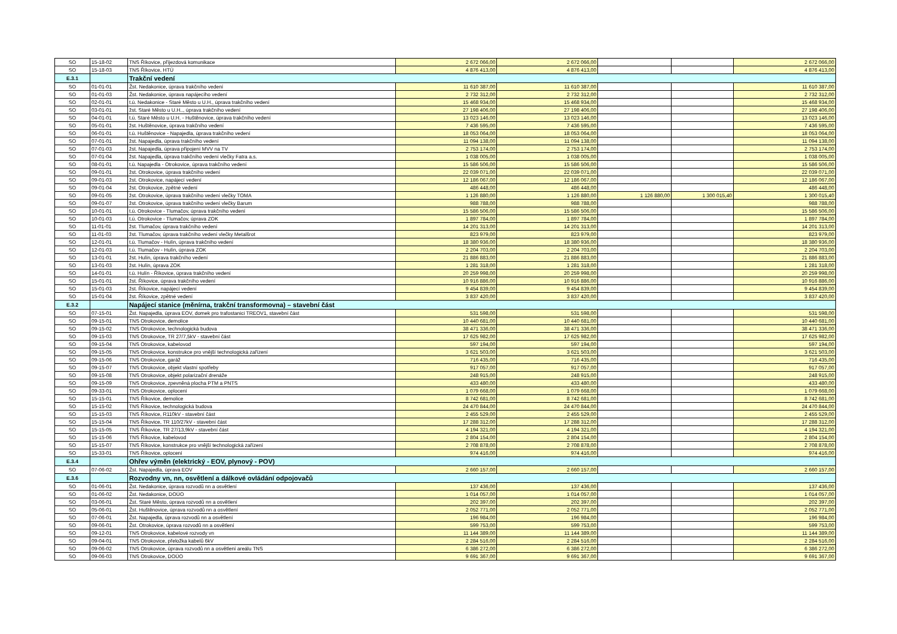| SO | 15-18-02 | TNS Říkovice, příjezdová komunikace | 2 672 066,00 | 2 672 066,00 | | | 2 672 066,00 |
| SO | 15-18-03 | TNS Říkovice, HTÚ | 4 876 413,00 | 4 876 413,00 | | | 4 876 413,00 |
| E.3.1 | | Trakční vedení | | | | | |
| SO | 01-01-01 | Žst. Nedakonice, úprava trakčního vedení | 11 610 387,00 | 11 610 387,00 | | | 11 610 387,00 |
| SO | 01-01-03 | Žst. Nedakonice, úprava napájecího vedení | 2 732 312,00 | 2 732 312,00 | | | 2 732 312,00 |
| SO | 02-01-01 | t.ú. Nedakonice - Staré Město u U.H., úprava trakčního vedení | 15 468 934,00 | 15 468 934,00 | | | 15 468 934,00 |
| SO | 03-01-01 | žst. Staré Město u U.H.., úprava trakčního vedení | 27 198 406,00 | 27 198 406,00 | | | 27 198 406,00 |
| SO | 04-01-01 | t.ú. Staré Město u U.H. - Huštěnovice, úprava trakčního vedení | 13 023 146,00 | 13 023 146,00 | | | 13 023 146,00 |
| SO | 05-01-01 | žst. Huštěnovice, úprava trakčního vedení | 7 436 595,00 | 7 436 595,00 | | | 7 436 595,00 |
| SO | 06-01-01 | t.ú. Huštěnovice - Napajedla, úprava trakčního vedení | 18 053 064,00 | 18 053 064,00 | | | 18 053 064,00 |
| SO | 07-01-01 | žst. Napajedla, úprava trakčního vedení | 11 094 138,00 | 11 094 138,00 | | | 11 094 138,00 |
| SO | 07-01-03 | žst. Napajedla, úprava připojení MVV na TV | 2 753 174,00 | 2 753 174,00 | | | 2 753 174,00 |
| SO | 07-01-04 | žst. Napajedla, úprava trakčního vedení vlečky Fatra a.s. | 1 038 005,00 | 1 038 005,00 | | | 1 038 005,00 |
| SO | 08-01-01 | t.ú. Napajedla - Otrokovice, úprava trakčního vedení | 15 586 506,00 | 15 586 506,00 | | | 15 586 506,00 |
| SO | 09-01-01 | žst. Otrokovice, úprava trakčního vedení | 22 039 071,00 | 22 039 071,00 | | | 22 039 071,00 |
| SO | 09-01-03 | žst. Otrokovice, napájecí vedení | 12 186 067,00 | 12 186 067,00 | | | 12 186 067,00 |
| SO | 09-01-04 | žst. Otrokovice, zpětné vedení | 486 448,00 | 486 448,00 | | | 486 448,00 |
| SO | 09-01-05 | žst. Otrokovice, úprava trakčního vedení vlečky TOMA | 1 126 880,00 | 1 126 880,00 | 1 126 880,00 | 1 300 015,40 | 1 300 015,40 |
| SO | 09-01-07 | žst. Otrokovice, úprava trakčního vedení vlečky Barum | 988 788,00 | 988 788,00 | | | 988 788,00 |
| SO | 10-01-01 | t.ú. Otrokovice - Tlumačov, úprava trakčního vedení | 15 586 506,00 | 15 586 506,00 | | | 15 586 506,00 |
| SO | 10-01-03 | t.ú. Otrokovice - Tlumačov, úprava ZOK | 1 897 784,00 | 1 897 784,00 | | | 1 897 784,00 |
| SO | 11-01-01 | žst. Tlumačov, úprava trakčního vedení | 14 201 313,00 | 14 201 313,00 | | | 14 201 313,00 |
| SO | 11-01-03 | žst. Tlumačov, úprava trakčního vedení vlečky Metalšrot | 823 979,00 | 823 979,00 | | | 823 979,00 |
| SO | 12-01-01 | t.ú. Tlumačov - Hulín, úprava trakčního vedení | 18 380 936,00 | 18 380 936,00 | | | 18 380 936,00 |
| SO | 12-01-03 | t.ú. Tlumačov - Hulín, úprava ZOK | 2 204 703,00 | 2 204 703,00 | | | 2 204 703,00 |
| SO | 13-01-01 | žst. Hulín, úprava trakčního vedení | 21 886 883,00 | 21 886 883,00 | | | 21 886 883,00 |
| SO | 13-01-03 | žst. Hulín, úprava ZOK | 1 281 318,00 | 1 281 318,00 | | | 1 281 318,00 |
| SO | 14-01-01 | t.ú. Hulín - Říkovice, úprava trakčního vedení | 20 259 998,00 | 20 259 998,00 | | | 20 259 998,00 |
| SO | 15-01-01 | žst. Říkovice, úprava trakčního vedení | 10 916 886,00 | 10 916 886,00 | | | 10 916 886,00 |
| SO | 15-01-03 | žst. Říkovice, napájecí vedení | 9 454 839,00 | 9 454 839,00 | | | 9 454 839,00 |
| SO | 15-01-04 | žst. Říkovice, zpětné vedení | 3 837 420,00 | 3 837 420,00 | | | 3 837 420,00 |
| E.3.2 | | Napájecí stanice (měnírna, trakční transformovna) – stavební část | | | | | |
| SO | 07-15-01 | Žst. Napajedla, úprava EOV, domek pro trafostanici TREOV1, stavební část | 531 598,00 | 531 598,00 | | | 531 598,00 |
| SO | 09-15-01 | TNS Otrokovice, demolice | 10 440 681,00 | 10 440 681,00 | | | 10 440 681,00 |
| SO | 09-15-02 | TNS Otrokovice, technologická budova | 38 471 336,00 | 38 471 336,00 | | | 38 471 336,00 |
| SO | 09-15-03 | TNS Otrokovice, TR 27/7,5kV - stavební část | 17 625 982,00 | 17 625 982,00 | | | 17 625 982,00 |
| SO | 09-15-04 | TNS Otrokovice, kabelovod | 597 194,00 | 597 194,00 | | | 597 194,00 |
| SO | 09-15-05 | TNS Otrokovice, konstrukce pro vnější technologická zařízení | 3 621 503,00 | 3 621 503,00 | | | 3 621 503,00 |
| SO | 09-15-06 | TNS Otrokovice, garáž | 716 435,00 | 716 435,00 | | | 716 435,00 |
| SO | 09-15-07 | TNS Otrokovice, objekt vlastní spotřeby | 917 057,00 | 917 057,00 | | | 917 057,00 |
| SO | 09-15-08 | TNS Otrokovice, objekt polarizační drenáže | 248 915,00 | 248 915,00 | | | 248 915,00 |
| SO | 09-15-09 | TNS Otrokovice, zpevněná plocha PTM a PNTS | 433 480,00 | 433 480,00 | | | 433 480,00 |
| SO | 09-33-01 | TNS Otrokovice, oplocení | 1 079 668,00 | 1 079 668,00 | | | 1 079 668,00 |
| SO | 15-15-01 | TNS Říkovice, demolice | 8 742 681,00 | 8 742 681,00 | | | 8 742 681,00 |
| SO | 15-15-02 | TNS Říkovice, technologická budova | 24 470 844,00 | 24 470 844,00 | | | 24 470 844,00 |
| SO | 15-15-03 | TNS Říkovice, R110kV - stavební část | 2 455 529,00 | 2 455 529,00 | | | 2 455 529,00 |
| SO | 15-15-04 | TNS Říkovice, TR 110/27kV - stavební část | 17 288 312,00 | 17 288 312,00 | | | 17 288 312,00 |
| SO | 15-15-05 | TNS Říkovice, TR 27/13,9kV - stavební část | 4 194 321,00 | 4 194 321,00 | | | 4 194 321,00 |
| SO | 15-15-06 | TNS Říkovice, kabelovod | 2 804 154,00 | 2 804 154,00 | | | 2 804 154,00 |
| SO | 15-15-07 | TNS Říkovice, konstrukce pro vnější technologická zařízení | 2 708 878,00 | 2 708 878,00 | | | 2 708 878,00 |
| SO | 15-33-01 | TNS Říkovice, oplocení | 974 416,00 | 974 416,00 | | | 974 416,00 |
| E.3.4 | | Ohřev výměn (elektrický - EOV, plynový - POV) | | | | | |
| SO | 07-06-02 | Žst. Napajedla, úprava EOV | 2 660 157,00 | 2 660 157,00 | | | 2 660 157,00 |
| E.3.6 | | Rozvodny vn, nn, osvětlení a dálkové ovládání odpojovačů | | | | | |
| SO | 01-06-01 | Žst. Nedakonice, úprava rozvodů nn a osvětlení | 137 436,00 | 137 436,00 | | | 137 436,00 |
| SO | 01-06-02 | Žst. Nedakonice, DOÚO | 1 014 057,00 | 1 014 057,00 | | | 1 014 057,00 |
| SO | 03-06-01 | Žst. Staré Město, úprava rozvodů nn a osvětlení | 202 397,00 | 202 397,00 | | | 202 397,00 |
| SO | 05-06-01 | Žst. Huštěnovice, úprava rozvodů nn a osvětlení | 2 052 771,00 | 2 052 771,00 | | | 2 052 771,00 |
| SO | 07-06-01 | Žst. Napajedla, úprava rozvodů nn a osvětlení | 196 984,00 | 196 984,00 | | | 196 984,00 |
| SO | 09-06-01 | Žst. Otrokovice, úprava rozvodů nn a osvětlení | 599 753,00 | 599 753,00 | | | 599 753,00 |
| SO | 09-12-01 | TNS Otrokovice, kabelové rozvody vn | 11 144 389,00 | 11 144 389,00 | | | 11 144 389,00 |
| SO | 09-04-01 | TNS Otrokovice, přeložka kabelů 6kV | 2 284 516,00 | 2 284 516,00 | | | 2 284 516,00 |
| SO | 09-06-02 | TNS Otrokovice, úprava rozvodů nn a osvětlení areálu TNS | 6 386 272,00 | 6 386 272,00 | | | 6 386 272,00 |
| SO | 09-06-03 | TNS Otrokovice, DOÚO | 9 691 367,00 | 9 691 367,00 | | | 9 691 367,00 |